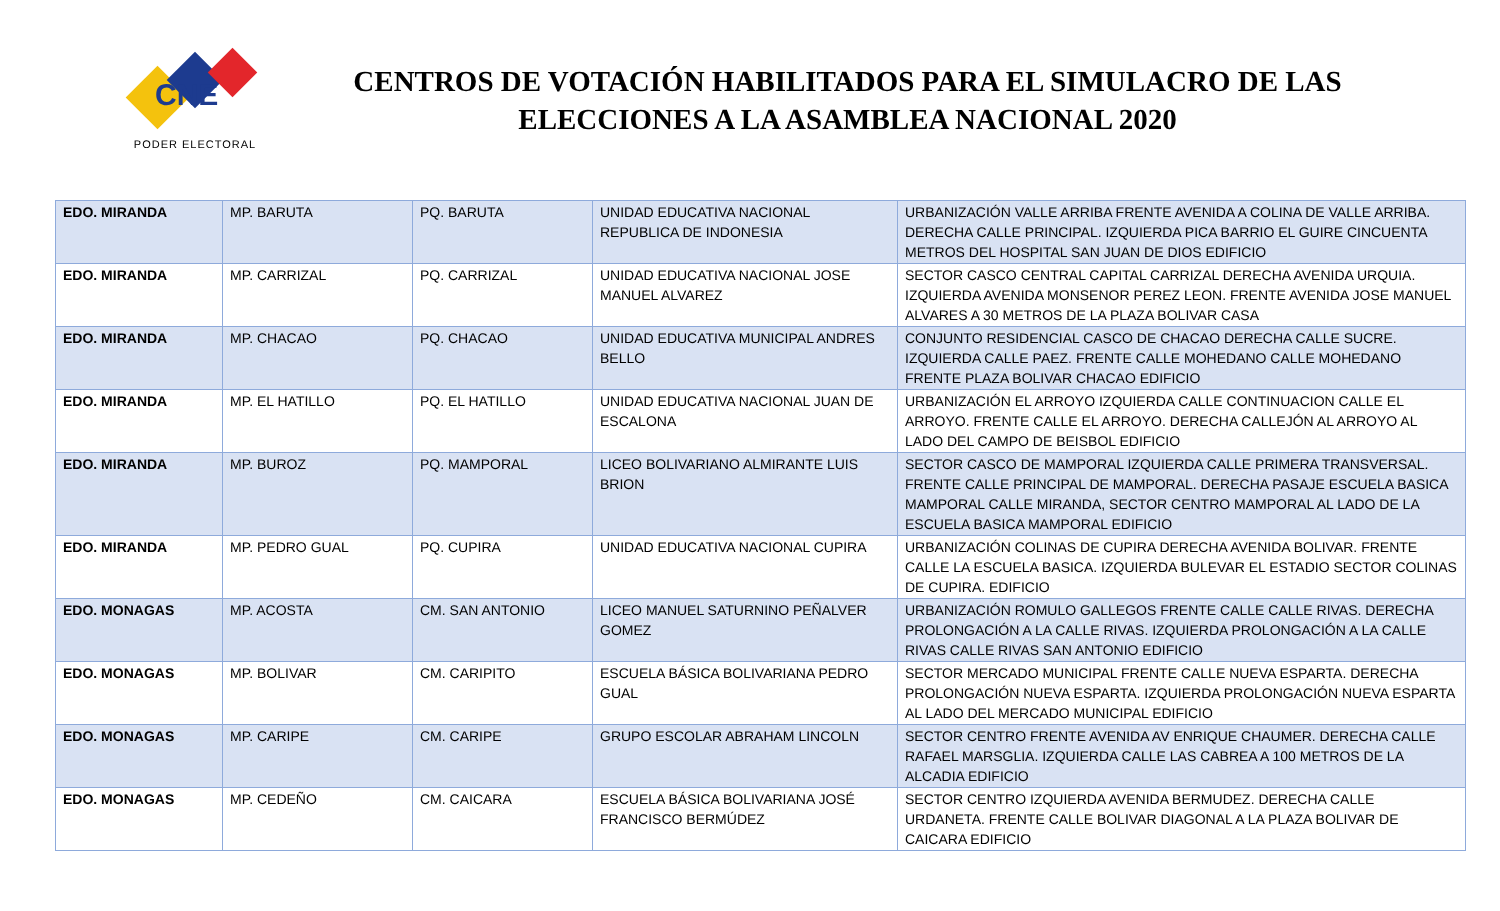CNE
PODER ELECTORAL
CENTROS DE VOTACIÓN HABILITADOS PARA EL SIMULACRO DE LAS ELECCIONES A LA ASAMBLEA NACIONAL 2020
| EDO. MIRANDA | MP. BARUTA | PQ. BARUTA | UNIDAD EDUCATIVA NACIONAL REPUBLICA DE INDONESIA | URBANIZACIÓN VALLE ARRIBA FRENTE AVENIDA A COLINA DE VALLE ARRIBA. DERECHA CALLE PRINCIPAL. IZQUIERDA PICA BARRIO EL GUIRE CINCUENTA METROS DEL HOSPITAL SAN JUAN DE DIOS EDIFICIO |
| EDO. MIRANDA | MP. CARRIZAL | PQ. CARRIZAL | UNIDAD EDUCATIVA NACIONAL JOSE MANUEL ALVAREZ | SECTOR CASCO CENTRAL CAPITAL CARRIZAL DERECHA AVENIDA URQUIA. IZQUIERDA AVENIDA MONSENOR PEREZ LEON. FRENTE AVENIDA JOSE MANUEL ALVARES A 30 METROS DE LA PLAZA BOLIVAR CASA |
| EDO. MIRANDA | MP. CHACAO | PQ. CHACAO | UNIDAD EDUCATIVA MUNICIPAL ANDRES BELLO | CONJUNTO RESIDENCIAL CASCO DE CHACAO DERECHA CALLE SUCRE. IZQUIERDA CALLE PAEZ. FRENTE CALLE MOHEDANO CALLE MOHEDANO FRENTE PLAZA BOLIVAR CHACAO EDIFICIO |
| EDO. MIRANDA | MP. EL HATILLO | PQ. EL HATILLO | UNIDAD EDUCATIVA NACIONAL JUAN DE ESCALONA | URBANIZACIÓN EL ARROYO IZQUIERDA CALLE CONTINUACION CALLE EL ARROYO. FRENTE CALLE EL ARROYO. DERECHA CALLEJÓN AL ARROYO AL LADO DEL CAMPO DE BEISBOL EDIFICIO |
| EDO. MIRANDA | MP. BUROZ | PQ. MAMPORAL | LICEO BOLIVARIANO ALMIRANTE LUIS BRION | SECTOR CASCO DE MAMPORAL IZQUIERDA CALLE PRIMERA TRANSVERSAL. FRENTE CALLE PRINCIPAL DE MAMPORAL. DERECHA PASAJE ESCUELA BASICA MAMPORAL CALLE MIRANDA, SECTOR CENTRO MAMPORAL AL LADO DE LA ESCUELA BASICA MAMPORAL EDIFICIO |
| EDO. MIRANDA | MP. PEDRO GUAL | PQ. CUPIRA | UNIDAD EDUCATIVA NACIONAL CUPIRA | URBANIZACIÓN COLINAS DE CUPIRA DERECHA AVENIDA BOLIVAR. FRENTE CALLE LA ESCUELA BASICA. IZQUIERDA BULEVAR EL ESTADIO SECTOR COLINAS DE CUPIRA. EDIFICIO |
| EDO. MONAGAS | MP. ACOSTA | CM. SAN ANTONIO | LICEO MANUEL SATURNINO PEÑALVER GOMEZ | URBANIZACIÓN ROMULO GALLEGOS FRENTE CALLE CALLE RIVAS. DERECHA PROLONGACIÓN A LA CALLE RIVAS. IZQUIERDA PROLONGACIÓN A LA CALLE RIVAS CALLE RIVAS SAN ANTONIO EDIFICIO |
| EDO. MONAGAS | MP. BOLIVAR | CM. CARIPITO | ESCUELA BÁSICA BOLIVARIANA PEDRO GUAL | SECTOR MERCADO MUNICIPAL FRENTE CALLE NUEVA ESPARTA. DERECHA PROLONGACIÓN NUEVA ESPARTA. IZQUIERDA PROLONGACIÓN NUEVA ESPARTA AL LADO DEL MERCADO MUNICIPAL EDIFICIO |
| EDO. MONAGAS | MP. CARIPE | CM. CARIPE | GRUPO ESCOLAR ABRAHAM LINCOLN | SECTOR CENTRO FRENTE AVENIDA AV ENRIQUE CHAUMER. DERECHA CALLE RAFAEL MARSGLIA. IZQUIERDA CALLE LAS CABREA A 100 METROS DE LA ALCADIA EDIFICIO |
| EDO. MONAGAS | MP. CEDEÑO | CM. CAICARA | ESCUELA BÁSICA BOLIVARIANA JOSÉ FRANCISCO BERMÚDEZ | SECTOR CENTRO IZQUIERDA AVENIDA BERMUDEZ. DERECHA CALLE URDANETA. FRENTE CALLE BOLIVAR DIAGONAL A LA PLAZA BOLIVAR DE CAICARA EDIFICIO |